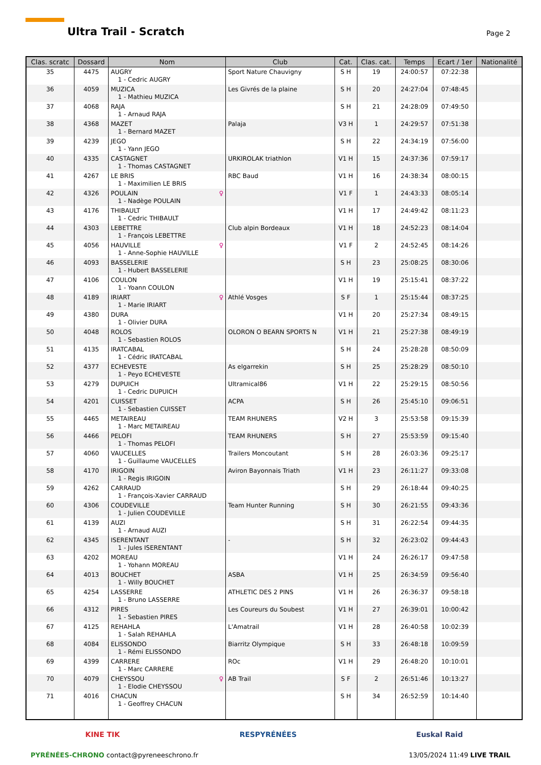Ultra Trail - Scratch Page 2
| Clas. scratc | Dossard | Nom | Club | Cat. | Clas. cat. | Temps | Ecart / 1er | Nationalité |
| --- | --- | --- | --- | --- | --- | --- | --- | --- |
| 35 | 4475 | AUGRY 1 - Cedric AUGRY | Sport Nature Chauvigny | S H | 19 | 24:00:57 | 07:22:38 | |
| 36 | 4059 | MUZICA 1 - Mathieu MUZICA | Les Givrés de la plaine | S H | 20 | 24:27:04 | 07:48:45 | |
| 37 | 4068 | RAJA 1 - Arnaud RAJA | | S H | 21 | 24:28:09 | 07:49:50 | |
| 38 | 4368 | MAZET 1 - Bernard MAZET | Palaja | V3 H | 1 | 24:29:57 | 07:51:38 | |
| 39 | 4239 | JEGO 1 - Yann JEGO | | S H | 22 | 24:34:19 | 07:56:00 | |
| 40 | 4335 | CASTAGNET 1 - Thomas CASTAGNET | URKIROLAK triathlon | V1 H | 15 | 24:37:36 | 07:59:17 | |
| 41 | 4267 | LE BRIS 1 - Maximilien LE BRIS | RBC Baud | V1 H | 16 | 24:38:34 | 08:00:15 | |
| 42 | 4326 | ♀ POULAIN 1 - Nadège POULAIN | | V1 F | 1 | 24:43:33 | 08:05:14 | |
| 43 | 4176 | THIBAULT 1 - Cedric THIBAULT | | V1 H | 17 | 24:49:42 | 08:11:23 | |
| 44 | 4303 | LEBETTRE 1 - François LEBETTRE | Club alpin Bordeaux | V1 H | 18 | 24:52:23 | 08:14:04 | |
| 45 | 4056 | ♀ HAUVILLE 1 - Anne-Sophie HAUVILLE | | V1 F | 2 | 24:52:45 | 08:14:26 | |
| 46 | 4093 | BASSELERIE 1 - Hubert BASSELERIE | | S H | 23 | 25:08:25 | 08:30:06 | |
| 47 | 4106 | COULON 1 - Yoann COULON | | V1 H | 19 | 25:15:41 | 08:37:22 | |
| 48 | 4189 | ♀ IRIART 1 - Marie IRIART | Athlé Vosges | S F | 1 | 25:15:44 | 08:37:25 | |
| 49 | 4380 | DURA 1 - Olivier DURA | | V1 H | 20 | 25:27:34 | 08:49:15 | |
| 50 | 4048 | ROLOS 1 - Sebastien ROLOS | OLORON O BEARN SPORTS N | V1 H | 21 | 25:27:38 | 08:49:19 | |
| 51 | 4135 | IRATCABAL 1 - Cédric IRATCABAL | | S H | 24 | 25:28:28 | 08:50:09 | |
| 52 | 4377 | ECHEVESTE 1 - Peyo ECHEVESTE | As elgarrekin | S H | 25 | 25:28:29 | 08:50:10 | |
| 53 | 4279 | DUPUICH 1 - Cedric DUPUICH | Ultramical86 | V1 H | 22 | 25:29:15 | 08:50:56 | |
| 54 | 4201 | CUISSET 1 - Sebastien CUISSET | ACPA | S H | 26 | 25:45:10 | 09:06:51 | |
| 55 | 4465 | METAIREAU 1 - Marc METAIREAU | TEAM RHUNERS | V2 H | 3 | 25:53:58 | 09:15:39 | |
| 56 | 4466 | PELOFI 1 - Thomas PELOFI | TEAM RHUNERS | S H | 27 | 25:53:59 | 09:15:40 | |
| 57 | 4060 | VAUCELLES 1 - Guillaume VAUCELLES | Trailers Moncoutant | S H | 28 | 26:03:36 | 09:25:17 | |
| 58 | 4170 | IRIGOIN 1 - Regis IRIGOIN | Aviron Bayonnais Triath | V1 H | 23 | 26:11:27 | 09:33:08 | |
| 59 | 4262 | CARRAUD 1 - François-Xavier CARRAUD | | S H | 29 | 26:18:44 | 09:40:25 | |
| 60 | 4306 | COUDEVILLE 1 - Julien COUDEVILLE | Team Hunter Running | S H | 30 | 26:21:55 | 09:43:36 | |
| 61 | 4139 | AUZI 1 - Arnaud AUZI | | S H | 31 | 26:22:54 | 09:44:35 | |
| 62 | 4345 | ISERENTANT 1 - Jules ISERENTANT | - | S H | 32 | 26:23:02 | 09:44:43 | |
| 63 | 4202 | MOREAU 1 - Yohann MOREAU | | V1 H | 24 | 26:26:17 | 09:47:58 | |
| 64 | 4013 | BOUCHET 1 - Willy BOUCHET | ASBA | V1 H | 25 | 26:34:59 | 09:56:40 | |
| 65 | 4254 | LASSERRE 1 - Bruno LASSERRE | ATHLETIC DES 2 PINS | V1 H | 26 | 26:36:37 | 09:58:18 | |
| 66 | 4312 | PIRES 1 - Sebastien PIRES | Les Coureurs du Soubest | V1 H | 27 | 26:39:01 | 10:00:42 | |
| 67 | 4125 | REHAHLA 1 - Salah REHAHLA | L'Amatrail | V1 H | 28 | 26:40:58 | 10:02:39 | |
| 68 | 4084 | ELISSONDO 1 - Rémi ELISSONDO | Biarritz Olympique | S H | 33 | 26:48:18 | 10:09:59 | |
| 69 | 4399 | CARRERE 1 - Marc CARRERE | ROc | V1 H | 29 | 26:48:20 | 10:10:01 | |
| 70 | 4079 | ♀ CHEYSSOU 1 - Elodie CHEYSSOU | AB Trail | S F | 2 | 26:51:46 | 10:13:27 | |
| 71 | 4016 | CHACUN 1 - Geoffrey CHACUN | | S H | 34 | 26:52:59 | 10:14:40 | |
KINE TIK RESPYRÉNÉES Euskal Raid
PYRÉNÉES-CHRONO contact@pyreneeschrono.fr 13/05/2024 11:49 LIVE TRAIL